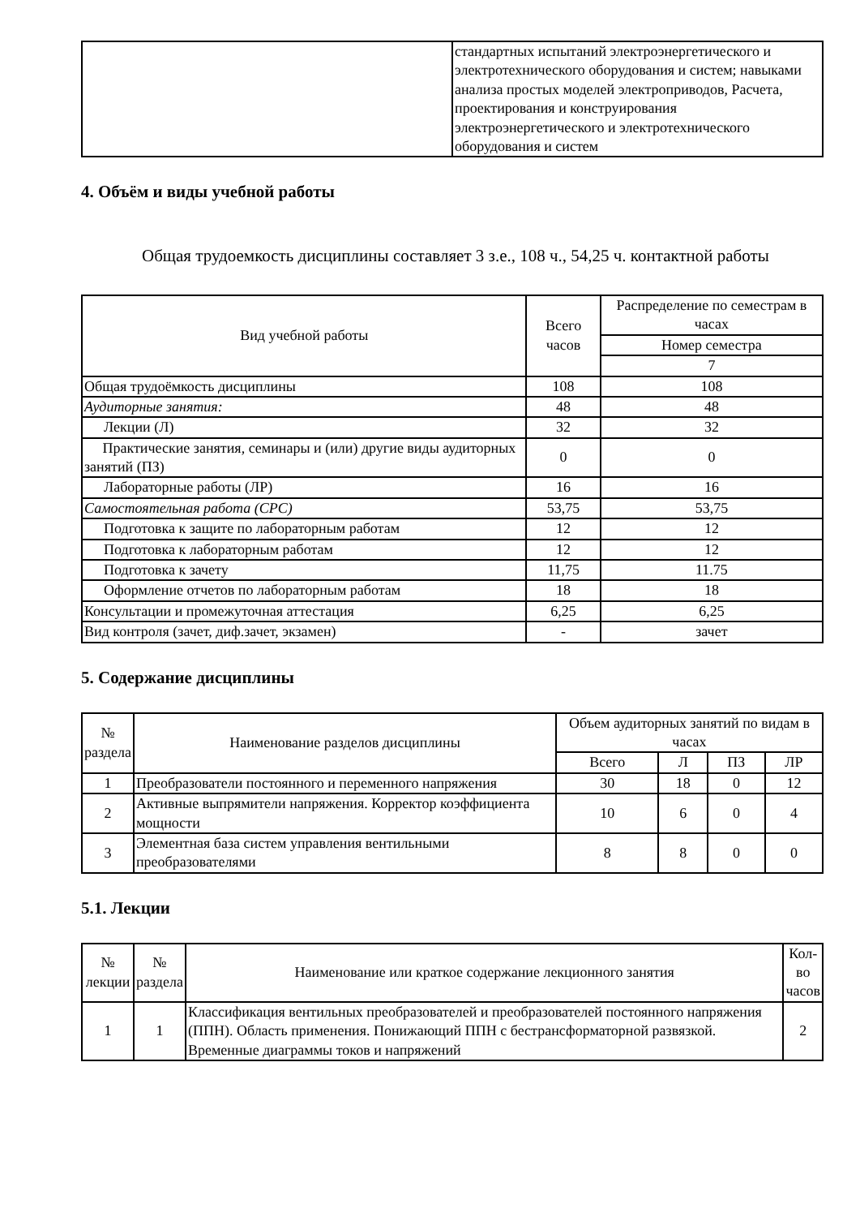| | стандартных испытаний электроэнергетического и электротехнического оборудования и систем; навыками анализа простых моделей электроприводов, Расчета, проектирования и конструирования электроэнергетического и электротехнического оборудования и систем |
4. Объём и виды учебной работы
Общая трудоемкость дисциплины составляет 3 з.е., 108 ч., 54,25 ч. контактной работы
| Вид учебной работы | Всего часов | Распределение по семестрам в часах |
| --- | --- | --- |
| | | Номер семестра |
| | | 7 |
| Общая трудоёмкость дисциплины | 108 | 108 |
| Аудиторные занятия: | 48 | 48 |
| Лекции (Л) | 32 | 32 |
| Практические занятия, семинары и (или) другие виды аудиторных занятий (ПЗ) | 0 | 0 |
| Лабораторные работы (ЛР) | 16 | 16 |
| Самостоятельная работа (СРС) | 53,75 | 53,75 |
| Подготовка к защите по лабораторным работам | 12 | 12 |
| Подготовка к лабораторным работам | 12 | 12 |
| Подготовка к зачету | 11,75 | 11.75 |
| Оформление отчетов по лабораторным работам | 18 | 18 |
| Консультации и промежуточная аттестация | 6,25 | 6,25 |
| Вид контроля (зачет, диф.зачет, экзамен) | - | зачет |
5. Содержание дисциплины
| № раздела | Наименование разделов дисциплины | Объем аудиторных занятий по видам в часах | | | |
| --- | --- | --- | --- | --- | --- |
| | | Всего | Л | ПЗ | ЛР |
| 1 | Преобразователи постоянного и переменного напряжения | 30 | 18 | 0 | 12 |
| 2 | Активные выпрямители напряжения. Корректор коэффициента мощности | 10 | 6 | 0 | 4 |
| 3 | Элементная база систем управления вентильными преобразователями | 8 | 8 | 0 | 0 |
5.1. Лекции
| № лекции | № раздела | Наименование или краткое содержание лекционного занятия | Кол-во часов |
| --- | --- | --- | --- |
| 1 | 1 | Классификация вентильных преобразователей и преобразователей постоянного напряжения (ППН). Область применения. Понижающий ППН с бестрансформаторной развязкой. Временные диаграммы токов и напряжений | 2 |